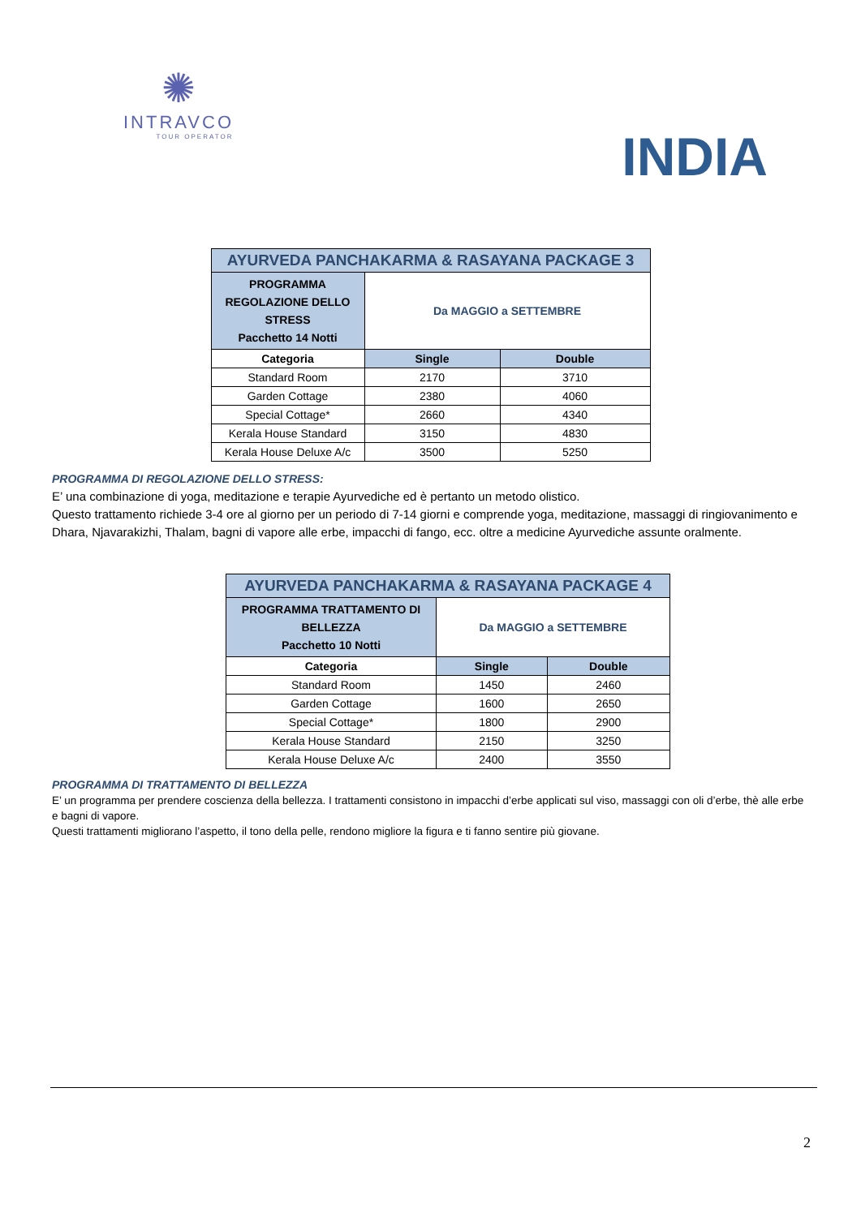✺
INTRAVCO
TOUR OPERATOR
INDIA
| AYURVEDA PANCHAKARMA & RASAYANA PACKAGE 3 | | |
| --- | --- | --- |
| PROGRAMMA REGOLAZIONE DELLO STRESS Pacchetto 14 Notti | Da MAGGIO a SETTEMBRE | |
| Categoria | Single | Double |
| Standard Room | 2170 | 3710 |
| Garden Cottage | 2380 | 4060 |
| Special Cottage* | 2660 | 4340 |
| Kerala House Standard | 3150 | 4830 |
| Kerala House Deluxe A/c | 3500 | 5250 |
PROGRAMMA DI REGOLAZIONE DELLO STRESS:
E’ una combinazione di yoga, meditazione e terapie Ayurvediche ed è pertanto un metodo olistico.
Questo trattamento richiede 3-4 ore al giorno per un periodo di 7-14 giorni e comprende yoga, meditazione, massaggi di ringiovanimento e Dhara, Njavarakizhi, Thalam, bagni di vapore alle erbe, impacchi di fango, ecc. oltre a medicine Ayurvediche assunte oralmente.
| AYURVEDA PANCHAKARMA & RASAYANA PACKAGE 4 | | |
| --- | --- | --- |
| PROGRAMMA TRATTAMENTO DI BELLEZZA Pacchetto 10 Notti | Da MAGGIO a SETTEMBRE | |
| Categoria | Single | Double |
| Standard Room | 1450 | 2460 |
| Garden Cottage | 1600 | 2650 |
| Special Cottage* | 1800 | 2900 |
| Kerala House Standard | 2150 | 3250 |
| Kerala House Deluxe A/c | 2400 | 3550 |
PROGRAMMA DI TRATTAMENTO DI BELLEZZA
E’ un programma per prendere coscienza della bellezza. I trattamenti consistono in impacchi d’erbe applicati sul viso, massaggi con oli d’erbe, thè alle erbe e bagni di vapore.
Questi trattamenti migliorano l’aspetto, il tono della pelle, rendono migliore la figura e ti fanno sentire più giovane.
2